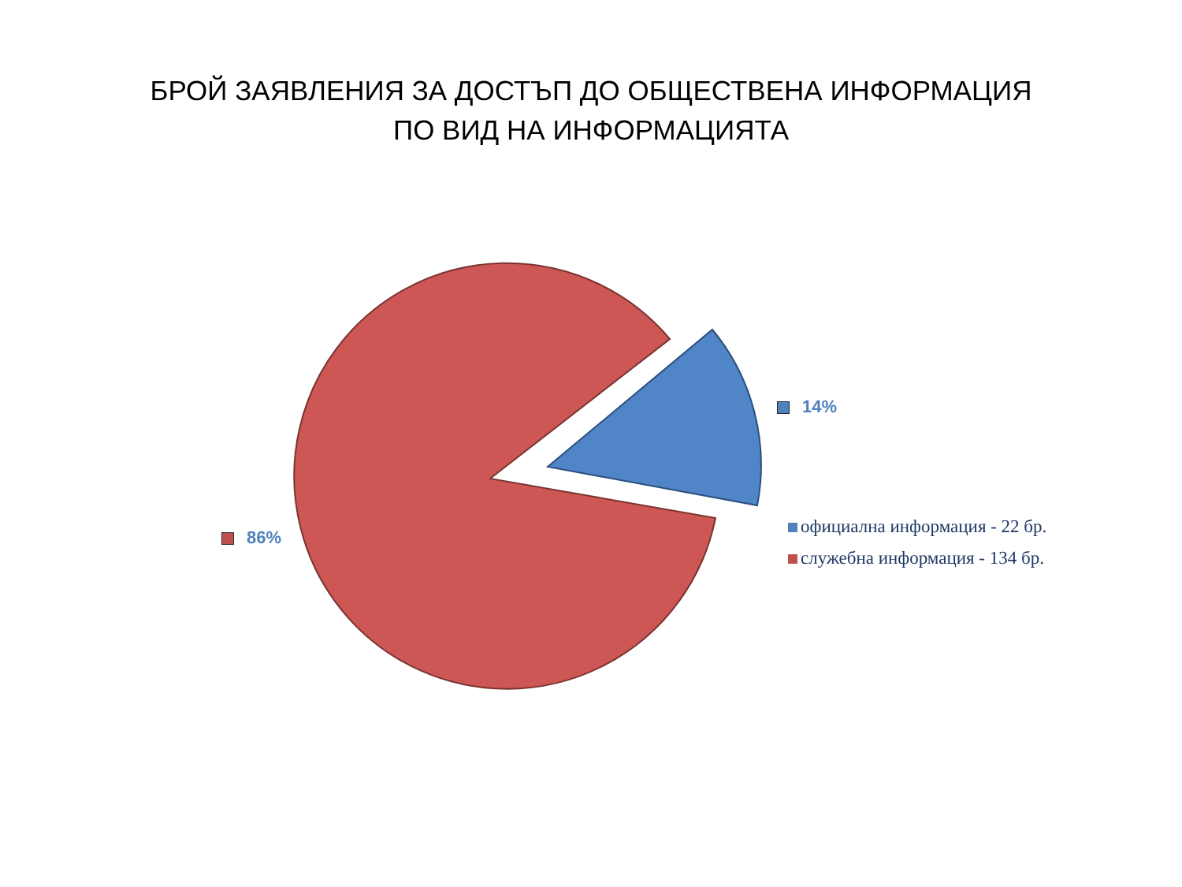БРОЙ ЗАЯВЛЕНИЯ ЗА ДОСТЪП ДО ОБЩЕСТВЕНА ИНФОРМАЦИЯ
ПО ВИД НА ИНФОРМАЦИЯТА
14%
86%
официална информация - 22 бр.
служебна информация - 134 бр.